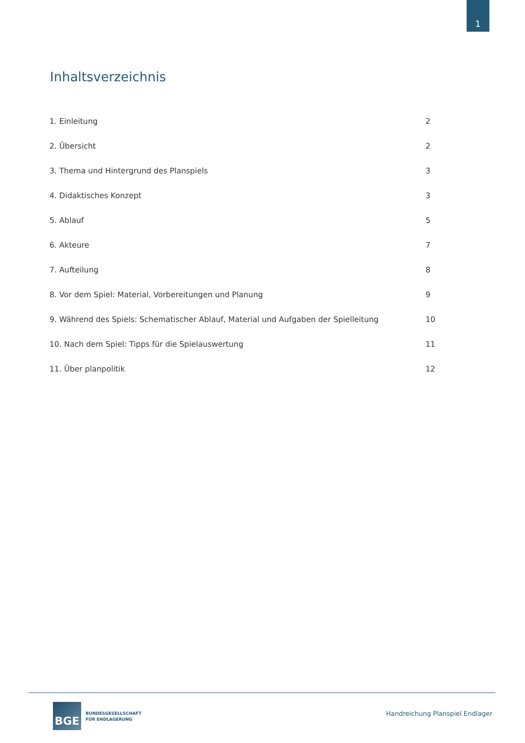1
Inhaltsverzeichnis
| 1. Einleitung | 2 |
| 2. Übersicht | 2 |
| 3. Thema und Hintergrund des Planspiels | 3 |
| 4. Didaktisches Konzept | 3 |
| 5. Ablauf | 5 |
| 6. Akteure | 7 |
| 7. Aufteilung | 8 |
| 8. Vor dem Spiel: Material, Vorbereitungen und Planung | 9 |
| 9. Während des Spiels: Schematischer Ablauf, Material und Aufgaben der Spielleitung | 10 |
| 10. Nach dem Spiel: Tipps für die Spielauswertung | 11 |
| 11. Über planpolitik | 12 |
BGE
BUNDESGESELLSCHAFT
FÜR ENDLAGERUNG
Handreichung Planspiel Endlager